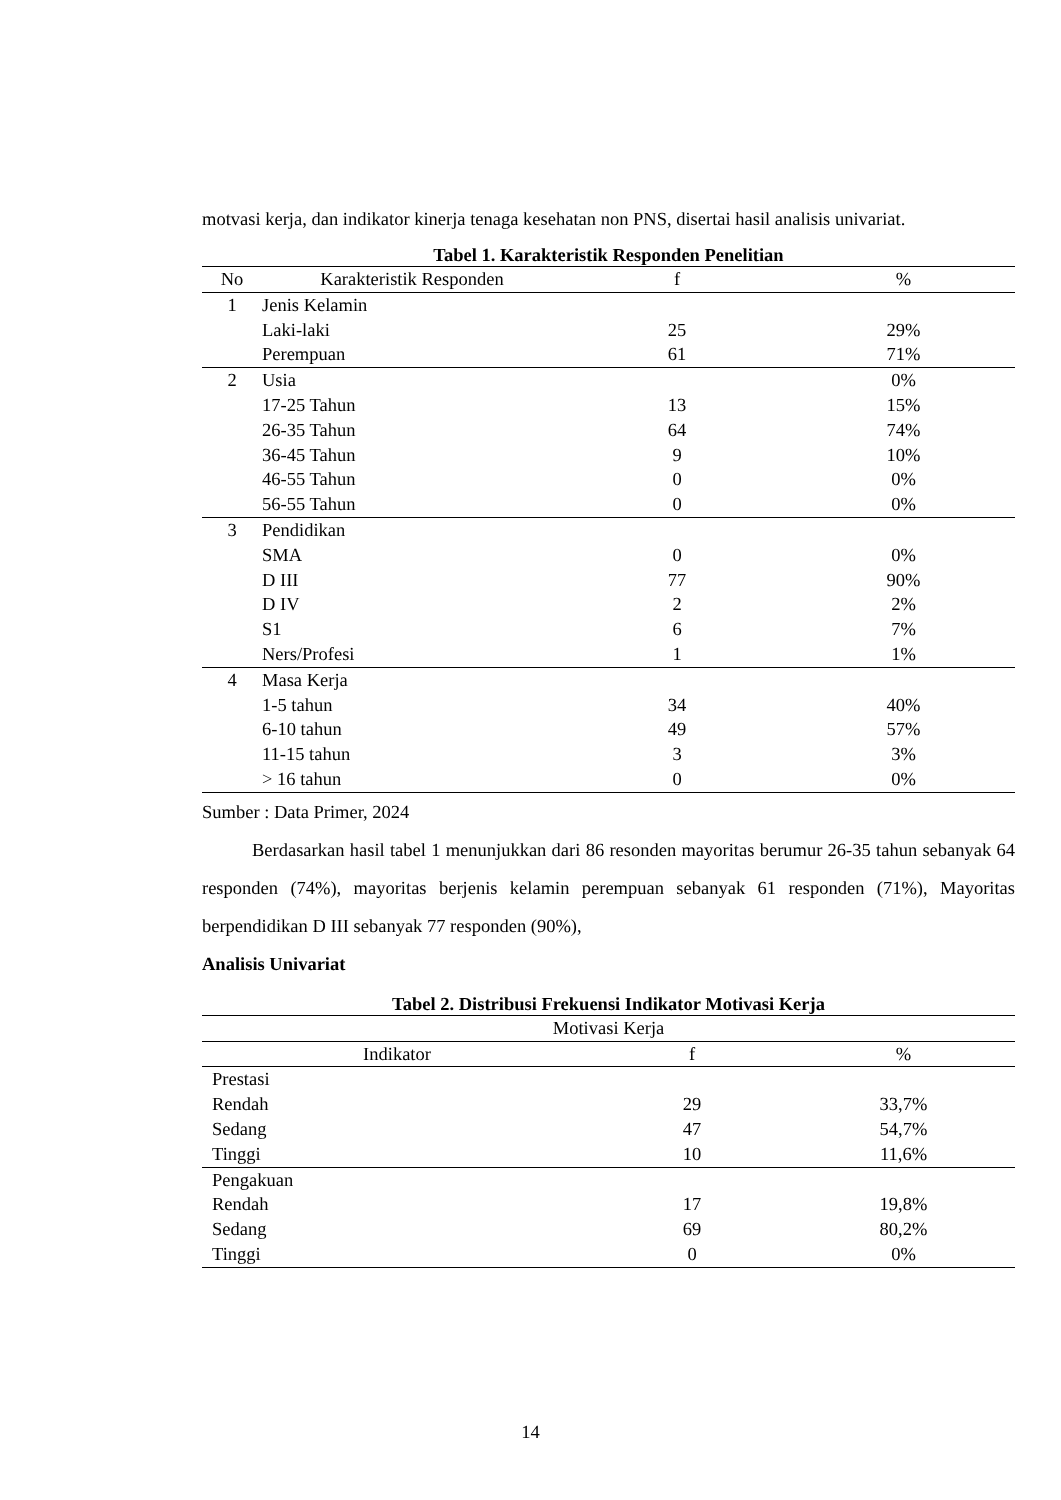motvasi kerja, dan indikator kinerja tenaga kesehatan non PNS, disertai hasil analisis univariat.
Tabel 1. Karakteristik Responden Penelitian
| No | Karakteristik Responden | f | % |
| --- | --- | --- | --- |
| 1 | Jenis Kelamin | | |
| | Laki-laki | 25 | 29% |
| | Perempuan | 61 | 71% |
| 2 | Usia | | 0% |
| | 17-25 Tahun | 13 | 15% |
| | 26-35 Tahun | 64 | 74% |
| | 36-45 Tahun | 9 | 10% |
| | 46-55 Tahun | 0 | 0% |
| | 56-55 Tahun | 0 | 0% |
| 3 | Pendidikan | | |
| | SMA | 0 | 0% |
| | D III | 77 | 90% |
| | D IV | 2 | 2% |
| | S1 | 6 | 7% |
| | Ners/Profesi | 1 | 1% |
| 4 | Masa Kerja | | |
| | 1-5 tahun | 34 | 40% |
| | 6-10 tahun | 49 | 57% |
| | 11-15 tahun | 3 | 3% |
| | > 16 tahun | 0 | 0% |
Sumber : Data Primer, 2024
Berdasarkan hasil tabel 1 menunjukkan dari 86 resonden mayoritas berumur 26-35 tahun sebanyak 64 responden (74%), mayoritas berjenis kelamin perempuan sebanyak 61 responden (71%), Mayoritas berpendidikan D III sebanyak 77 responden (90%),
Analisis Univariat
Tabel 2. Distribusi Frekuensi Indikator Motivasi Kerja
| Motivasi Kerja | | |
| --- | --- | --- |
| Indikator | f | % |
| Prestasi | | |
| Rendah | 29 | 33,7% |
| Sedang | 47 | 54,7% |
| Tinggi | 10 | 11,6% |
| Pengakuan | | |
| Rendah | 17 | 19,8% |
| Sedang | 69 | 80,2% |
| Tinggi | 0 | 0% |
14